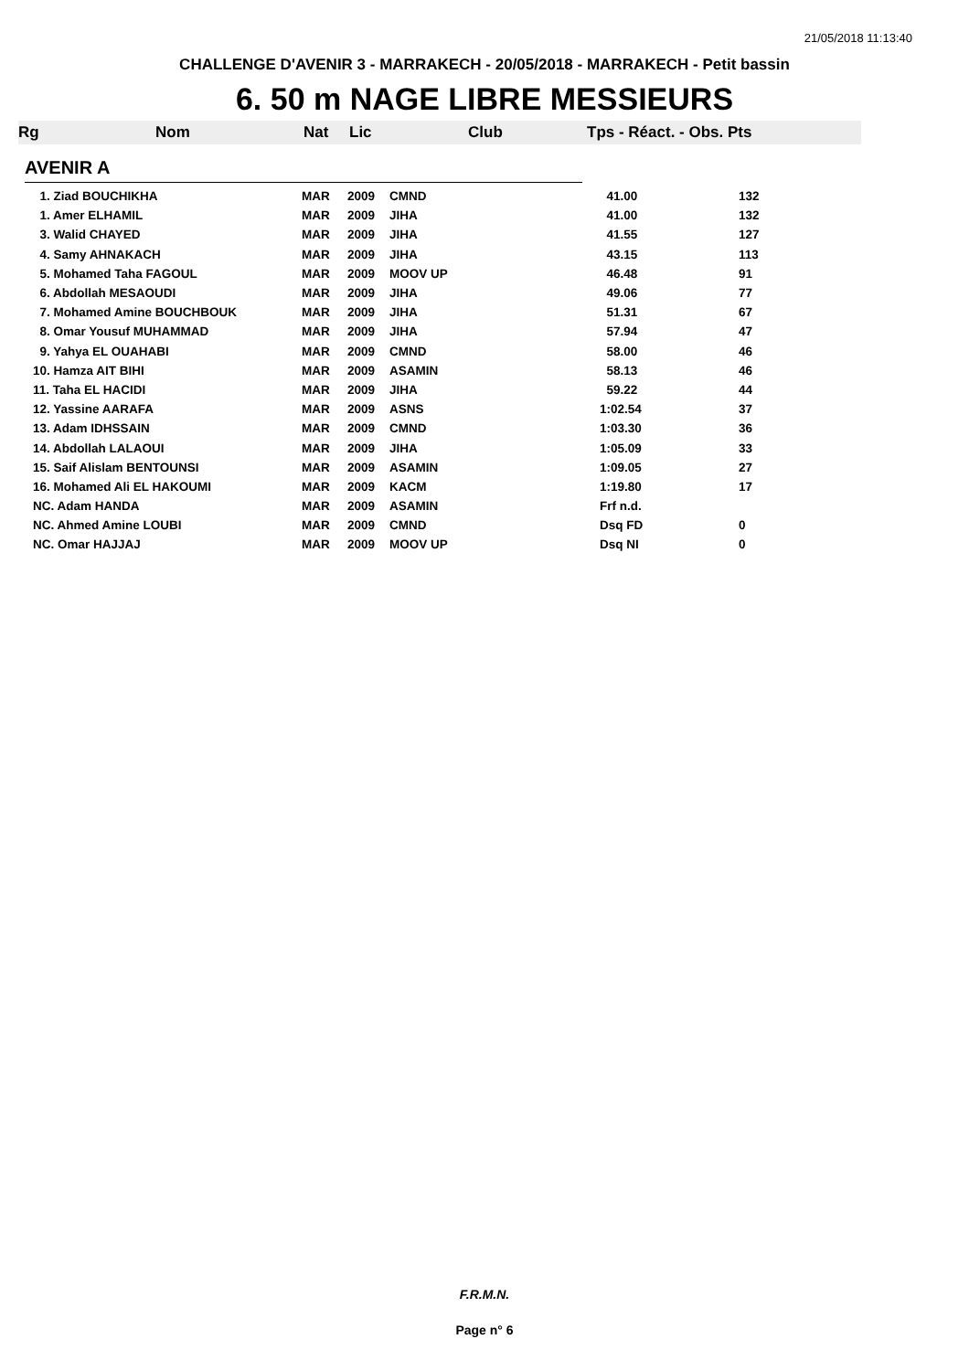21/05/2018 11:13:40
CHALLENGE D'AVENIR 3 - MARRAKECH - 20/05/2018 - MARRAKECH - Petit bassin
6. 50 m NAGE LIBRE MESSIEURS
Rg Nom Nat Lic Club Tps - Réact. - Obs. Pts
AVENIR A
| 1. Ziad BOUCHIKHA | MAR | 2009 | CMND | 41.00 | 132 |
| 1. Amer ELHAMIL | MAR | 2009 | JIHA | 41.00 | 132 |
| 3. Walid CHAYED | MAR | 2009 | JIHA | 41.55 | 127 |
| 4. Samy AHNAKACH | MAR | 2009 | JIHA | 43.15 | 113 |
| 5. Mohamed Taha FAGOUL | MAR | 2009 | MOOV UP | 46.48 | 91 |
| 6. Abdollah MESAOUDI | MAR | 2009 | JIHA | 49.06 | 77 |
| 7. Mohamed Amine BOUCHBOUK | MAR | 2009 | JIHA | 51.31 | 67 |
| 8. Omar Yousuf MUHAMMAD | MAR | 2009 | JIHA | 57.94 | 47 |
| 9. Yahya EL OUAHABI | MAR | 2009 | CMND | 58.00 | 46 |
| 10. Hamza AIT BIHI | MAR | 2009 | ASAMIN | 58.13 | 46 |
| 11. Taha EL HACIDI | MAR | 2009 | JIHA | 59.22 | 44 |
| 12. Yassine AARAFA | MAR | 2009 | ASNS | 1:02.54 | 37 |
| 13. Adam IDHSSAIN | MAR | 2009 | CMND | 1:03.30 | 36 |
| 14. Abdollah LALAOUI | MAR | 2009 | JIHA | 1:05.09 | 33 |
| 15. Saif Alislam BENTOUNSI | MAR | 2009 | ASAMIN | 1:09.05 | 27 |
| 16. Mohamed Ali EL HAKOUMI | MAR | 2009 | KACM | 1:19.80 | 17 |
| NC. Adam HANDA | MAR | 2009 | ASAMIN | Frf n.d. | |
| NC. Ahmed Amine LOUBI | MAR | 2009 | CMND | Dsq FD | 0 |
| NC. Omar HAJJAJ | MAR | 2009 | MOOV UP | Dsq NI | 0 |
F.R.M.N.
Page n° 6